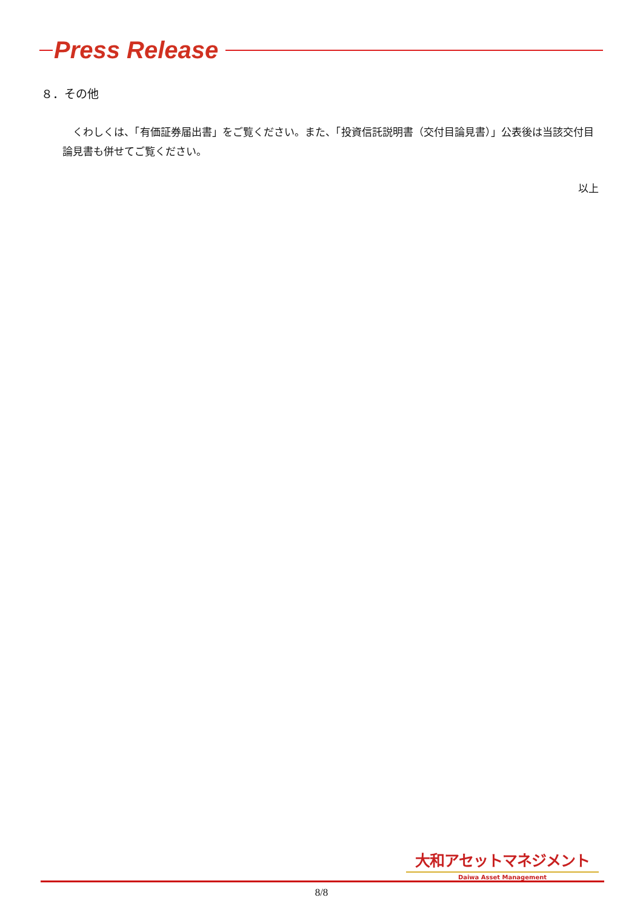Press Release
８．その他
くわしくは、「有価証券届出書」をご覧ください。また、「投資信託説明書（交付目論見書）」公表後は当該交付目論見書も併せてご覧ください。
以上
大和アセットマネジメント
Daiwa Asset Management
8/8